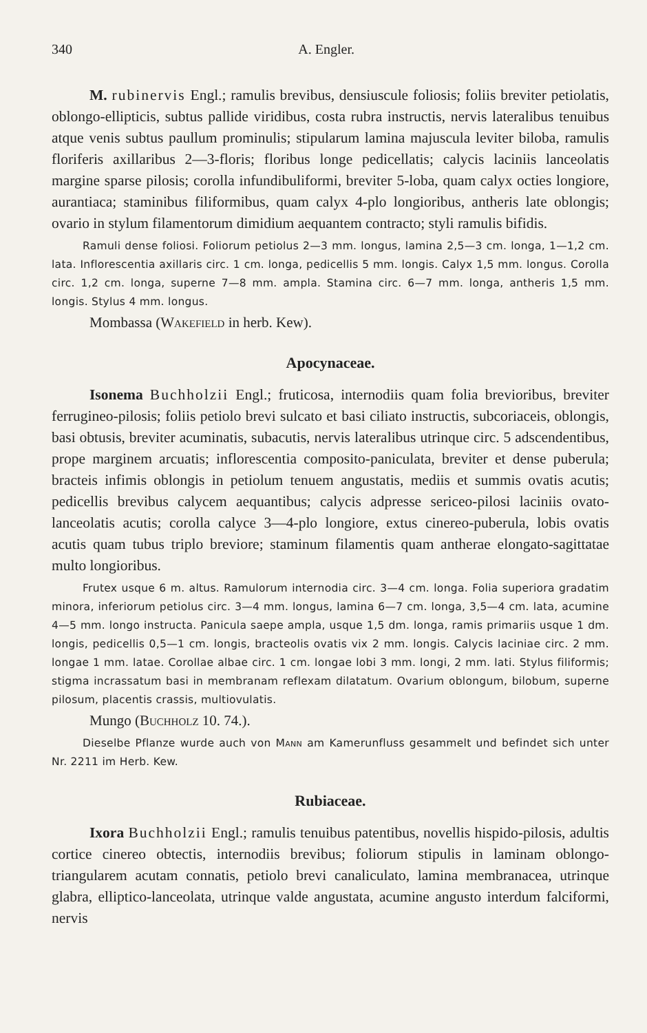340 A. Engler.
M. rubinervis Engl.; ramulis brevibus, densiuscule foliosis; foliis breviter petiolatis, oblongo-ellipticis, subtus pallide viridibus, costa rubra instructis, nervis lateralibus tenuibus atque venis subtus paullum prominulis; stipularum lamina majuscula leviter biloba, ramulis floriferis axillaribus 2—3-floris; floribus longe pedicellatis; calycis laciniis lanceolatis margine sparse pilosis; corolla infundibuliformi, breviter 5-loba, quam calyx octies longiore, aurantiaca; staminibus filiformibus, quam calyx 4-plo longioribus, antheris late oblongis; ovario in stylum filamentorum dimidium aequantem contracto; styli ramulis bifidis.
Ramuli dense foliosi. Foliorum petiolus 2—3 mm. longus, lamina 2,5—3 cm. longa, 1—1,2 cm. lata. Inflorescentia axillaris circ. 1 cm. longa, pedicellis 5 mm. longis. Calyx 1,5 mm. longus. Corolla circ. 1,2 cm. longa, superne 7—8 mm. ampla. Stamina circ. 6—7 mm. longa, antheris 1,5 mm. longis. Stylus 4 mm. longus.
Mombassa (Wakefield in herb. Kew).
Apocynaceae.
Isonema Buchholzii Engl.; fruticosa, internodiis quam folia brevioribus, breviter ferrugineo-pilosis; foliis petiolo brevi sulcato et basi ciliato instructis, subcoriaceis, oblongis, basi obtusis, breviter acuminatis, subacutis, nervis lateralibus utrinque circ. 5 adscendentibus, prope marginem arcuatis; inflorescentia composito-paniculata, breviter et dense puberula; bracteis infimis oblongis in petiolum tenuem angustatis, mediis et summis ovatis acutis; pedicellis brevibus calycem aequantibus; calycis adpresse sericeo-pilosi laciniis ovato-lanceolatis acutis; corolla calyce 3—4-plo longiore, extus cinereo-puberula, lobis ovatis acutis quam tubus triplo breviore; staminum filamentis quam antherae elongato-sagittatae multo longioribus.
Frutex usque 6 m. altus. Ramulorum internodia circ. 3—4 cm. longa. Folia superiora gradatim minora, inferiorum petiolus circ. 3—4 mm. longus, lamina 6—7 cm. longa, 3,5—4 cm. lata, acumine 4—5 mm. longo instructa. Panicula saepe ampla, usque 1,5 dm. longa, ramis primariis usque 1 dm. longis, pedicellis 0,5—1 cm. longis, bracteolis ovatis vix 2 mm. longis. Calycis laciniae circ. 2 mm. longae 1 mm. latae. Corollae albae circ. 1 cm. longae lobi 3 mm. longi, 2 mm. lati. Stylus filiformis; stigma incrassatum basi in membranam reflexam dilatatum. Ovarium oblongum, bilobum, superne pilosum, placentis crassis, multiovulatis.
Mungo (Buchholz 10. 74.).
Dieselbe Pflanze wurde auch von Mann am Kamerunfluss gesammelt und befindet sich unter Nr. 2211 im Herb. Kew.
Rubiaceae.
Ixora Buchholzii Engl.; ramulis tenuibus patentibus, novellis hispido-pilosis, adultis cortice cinereo obtectis, internodiis brevibus; foliorum stipulis in laminam oblongo-triangularem acutam connatis, petiolo brevi canaliculato, lamina membranacea, utrinque glabra, elliptico-lanceolata, utrinque valde angustata, acumine angusto interdum falciformi, nervis